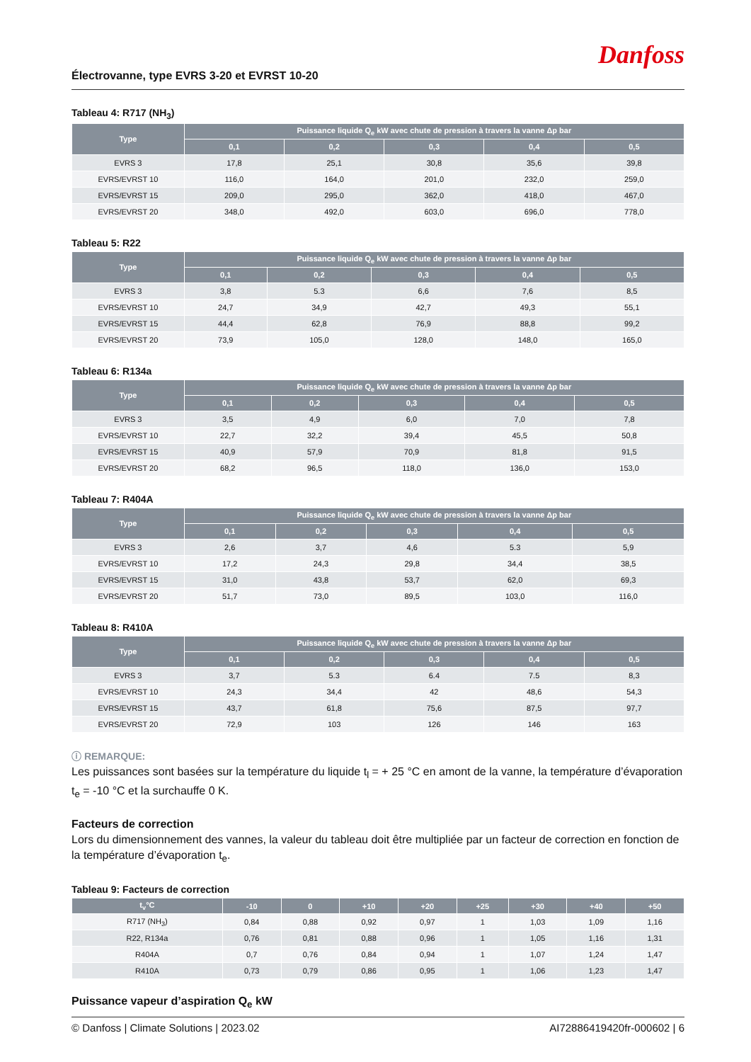Électrovanne, type EVRS 3-20 et EVRST 10-20
Danfoss
Tableau 4: R717 (NH<sub>3</sub>)
| Type | Puissance liquide Q<sub>e</sub> kW avec chute de pression à travers la vanne Δp bar | | | | |
| --- | --- | --- | --- | --- | --- |
| | 0,1 | 0,2 | 0,3 | 0,4 | 0,5 |
| EVRS 3 | 17,8 | 25,1 | 30,8 | 35,6 | 39,8 |
| EVRS/EVRST 10 | 116,0 | 164,0 | 201,0 | 232,0 | 259,0 |
| EVRS/EVRST 15 | 209,0 | 295,0 | 362,0 | 418,0 | 467,0 |
| EVRS/EVRST 20 | 348,0 | 492,0 | 603,0 | 696,0 | 778,0 |
Tableau 5: R22
| Type | Puissance liquide Q<sub>e</sub> kW avec chute de pression à travers la vanne Δp bar | | | | |
| --- | --- | --- | --- | --- | --- |
| | 0,1 | 0,2 | 0,3 | 0,4 | 0,5 |
| EVRS 3 | 3,8 | 5.3 | 6,6 | 7,6 | 8,5 |
| EVRS/EVRST 10 | 24,7 | 34,9 | 42,7 | 49,3 | 55,1 |
| EVRS/EVRST 15 | 44,4 | 62,8 | 76,9 | 88,8 | 99,2 |
| EVRS/EVRST 20 | 73,9 | 105,0 | 128,0 | 148,0 | 165,0 |
Tableau 6: R134a
| Type | Puissance liquide Q<sub>e</sub> kW avec chute de pression à travers la vanne Δp bar | | | | |
| --- | --- | --- | --- | --- | --- |
| | 0,1 | 0,2 | 0,3 | 0,4 | 0,5 |
| EVRS 3 | 3,5 | 4,9 | 6,0 | 7,0 | 7,8 |
| EVRS/EVRST 10 | 22,7 | 32,2 | 39,4 | 45,5 | 50,8 |
| EVRS/EVRST 15 | 40,9 | 57,9 | 70,9 | 81,8 | 91,5 |
| EVRS/EVRST 20 | 68,2 | 96,5 | 118,0 | 136,0 | 153,0 |
Tableau 7: R404A
| Type | Puissance liquide Q<sub>e</sub> kW avec chute de pression à travers la vanne Δp bar | | | | |
| --- | --- | --- | --- | --- | --- |
| | 0,1 | 0,2 | 0,3 | 0,4 | 0,5 |
| EVRS 3 | 2,6 | 3,7 | 4,6 | 5.3 | 5,9 |
| EVRS/EVRST 10 | 17,2 | 24,3 | 29,8 | 34,4 | 38,5 |
| EVRS/EVRST 15 | 31,0 | 43,8 | 53,7 | 62,0 | 69,3 |
| EVRS/EVRST 20 | 51,7 | 73,0 | 89,5 | 103,0 | 116,0 |
Tableau 8: R410A
| Type | Puissance liquide Q<sub>e</sub> kW avec chute de pression à travers la vanne Δp bar | | | | |
| --- | --- | --- | --- | --- | --- |
| | 0,1 | 0,2 | 0,3 | 0,4 | 0,5 |
| EVRS 3 | 3,7 | 5.3 | 6.4 | 7.5 | 8,3 |
| EVRS/EVRST 10 | 24,3 | 34,4 | 42 | 48,6 | 54,3 |
| EVRS/EVRST 15 | 43,7 | 61,8 | 75,6 | 87,5 | 97,7 |
| EVRS/EVRST 20 | 72,9 | 103 | 126 | 146 | 163 |
ⓘ REMARQUE:
Les puissances sont basées sur la température du liquide t<sub>l</sub> = + 25 °C en amont de la vanne, la température d’évaporation t<sub>e</sub> = -10 °C et la surchauffe 0 K.
Facteurs de correction
Lors du dimensionnement des vannes, la valeur du tableau doit être multipliée par un facteur de correction en fonction de la température d’évaporation t<sub>e</sub>.
Tableau 9: Facteurs de correction
| t<sub>v</sub>°C | -10 | 0 | +10 | +20 | +25 | +30 | +40 | +50 |
| --- | --- | --- | --- | --- | --- | --- | --- | --- |
| R717 (NH<sub>3</sub>) | 0,84 | 0,88 | 0,92 | 0,97 | 1 | 1,03 | 1,09 | 1,16 |
| R22, R134a | 0,76 | 0,81 | 0,88 | 0,96 | 1 | 1,05 | 1,16 | 1,31 |
| R404A | 0,7 | 0,76 | 0,84 | 0,94 | 1 | 1,07 | 1,24 | 1,47 |
| R410A | 0,73 | 0,79 | 0,86 | 0,95 | 1 | 1,06 | 1,23 | 1,47 |
Puissance vapeur d’aspiration Q<sub>e</sub> kW
© Danfoss | Climate Solutions | 2023.02 AI72886419420fr-000602 | 6